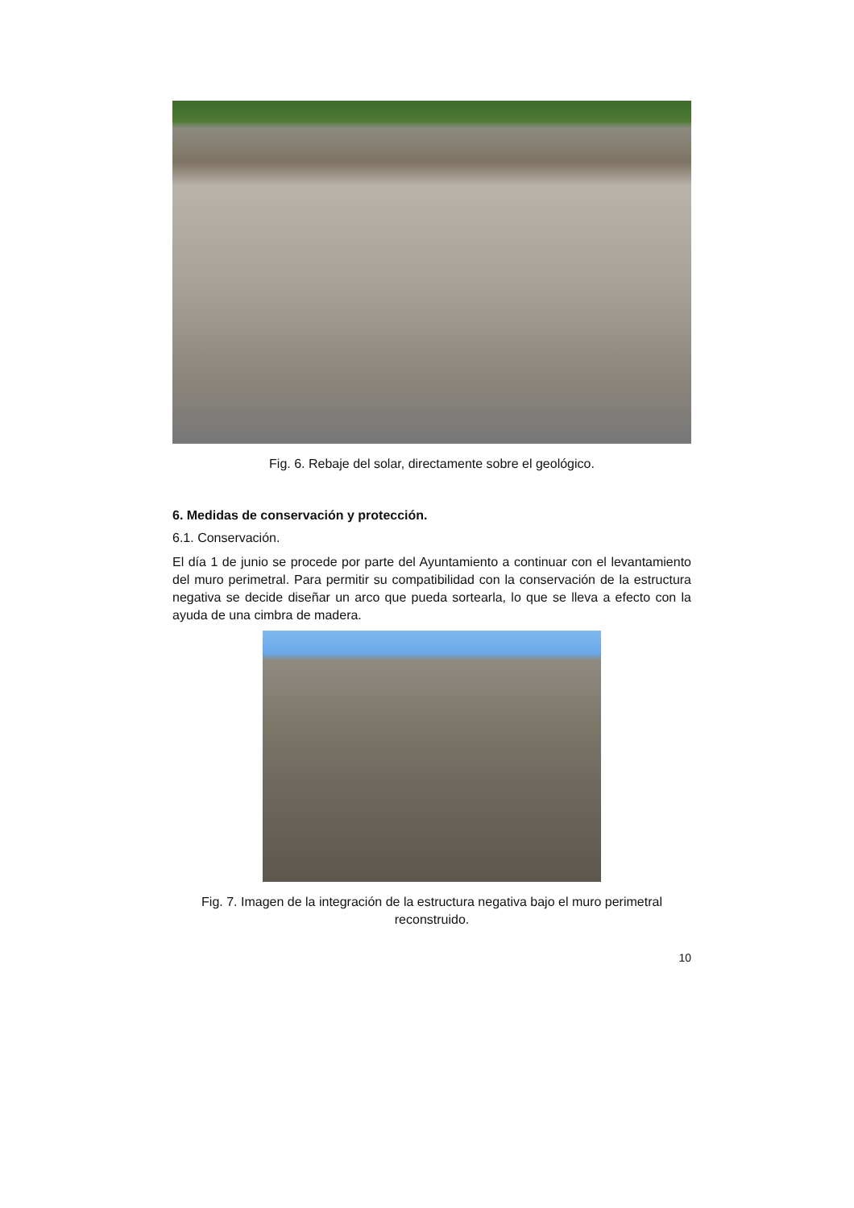Fig. 6. Rebaje del solar, directamente sobre el geológico.
6. Medidas de conservación y protección.
6.1. Conservación.
El día 1 de junio se procede por parte del Ayuntamiento a continuar con el levantamiento del muro perimetral. Para permitir su compatibilidad con la conservación de la estructura negativa se decide diseñar un arco que pueda sortearla, lo que se lleva a efecto con la ayuda de una cimbra de madera.
Fig. 7. Imagen de la integración de la estructura negativa bajo el muro perimetral reconstruido.
10